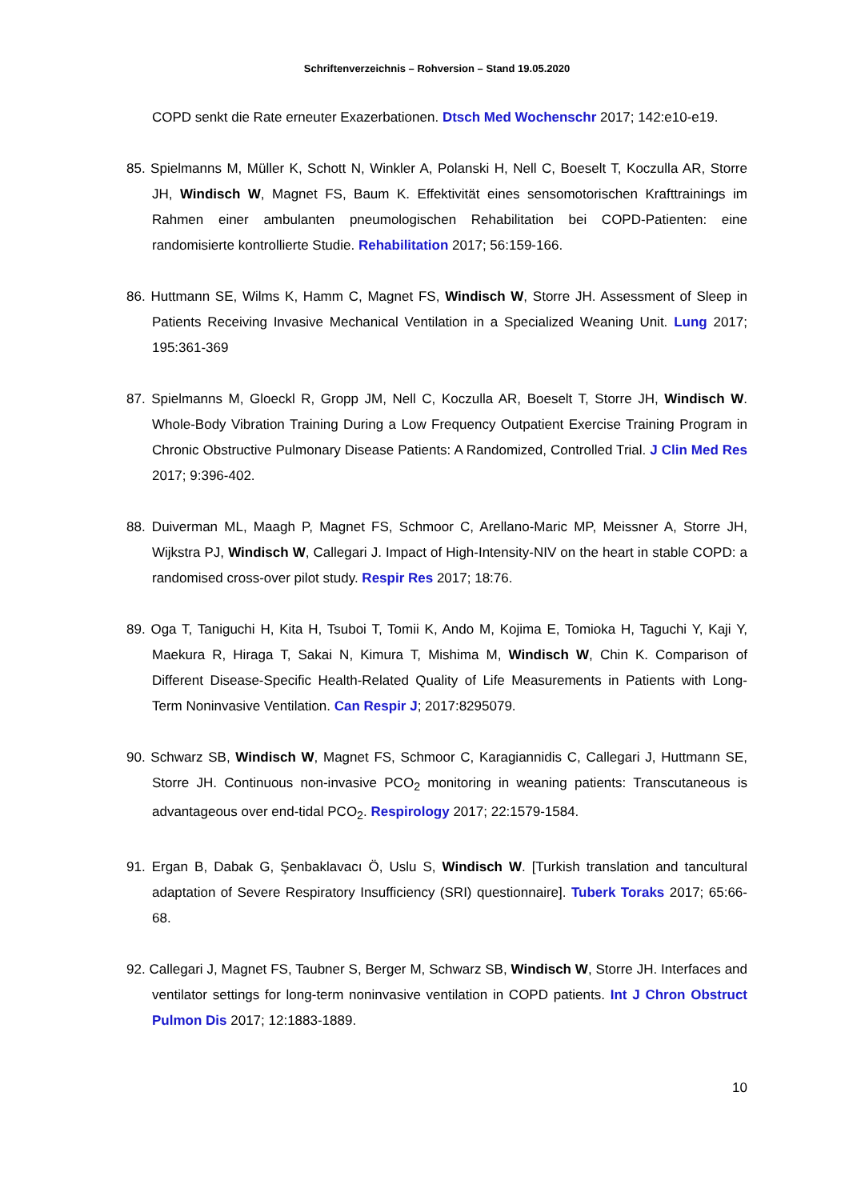Schriftenverzeichnis – Rohversion – Stand 19.05.2020
COPD senkt die Rate erneuter Exazerbationen. Dtsch Med Wochenschr 2017; 142:e10-e19.
85. Spielmanns M, Müller K, Schott N, Winkler A, Polanski H, Nell C, Boeselt T, Koczulla AR, Storre JH, Windisch W, Magnet FS, Baum K. Effektivität eines sensomotorischen Krafttrainings im Rahmen einer ambulanten pneumologischen Rehabilitation bei COPD-Patienten: eine randomisierte kontrollierte Studie. Rehabilitation 2017; 56:159-166.
86. Huttmann SE, Wilms K, Hamm C, Magnet FS, Windisch W, Storre JH. Assessment of Sleep in Patients Receiving Invasive Mechanical Ventilation in a Specialized Weaning Unit. Lung 2017; 195:361-369
87. Spielmanns M, Gloeckl R, Gropp JM, Nell C, Koczulla AR, Boeselt T, Storre JH, Windisch W. Whole-Body Vibration Training During a Low Frequency Outpatient Exercise Training Program in Chronic Obstructive Pulmonary Disease Patients: A Randomized, Controlled Trial. J Clin Med Res 2017; 9:396-402.
88. Duiverman ML, Maagh P, Magnet FS, Schmoor C, Arellano-Maric MP, Meissner A, Storre JH, Wijkstra PJ, Windisch W, Callegari J. Impact of High-Intensity-NIV on the heart in stable COPD: a randomised cross-over pilot study. Respir Res 2017; 18:76.
89. Oga T, Taniguchi H, Kita H, Tsuboi T, Tomii K, Ando M, Kojima E, Tomioka H, Taguchi Y, Kaji Y, Maekura R, Hiraga T, Sakai N, Kimura T, Mishima M, Windisch W, Chin K. Comparison of Different Disease-Specific Health-Related Quality of Life Measurements in Patients with Long-Term Noninvasive Ventilation. Can Respir J; 2017:8295079.
90. Schwarz SB, Windisch W, Magnet FS, Schmoor C, Karagiannidis C, Callegari J, Huttmann SE, Storre JH. Continuous non-invasive PCO<sub>2</sub> monitoring in weaning patients: Transcutaneous is advantageous over end-tidal PCO<sub>2</sub>. Respirology 2017; 22:1579-1584.
91. Ergan B, Dabak G, Şenbaklavacı Ö, Uslu S, Windisch W. [Turkish translation and tancultural adaptation of Severe Respiratory Insufficiency (SRI) questionnaire]. Tuberk Toraks 2017; 65:66-68.
92. Callegari J, Magnet FS, Taubner S, Berger M, Schwarz SB, Windisch W, Storre JH. Interfaces and ventilator settings for long-term noninvasive ventilation in COPD patients. Int J Chron Obstruct Pulmon Dis 2017; 12:1883-1889.
10